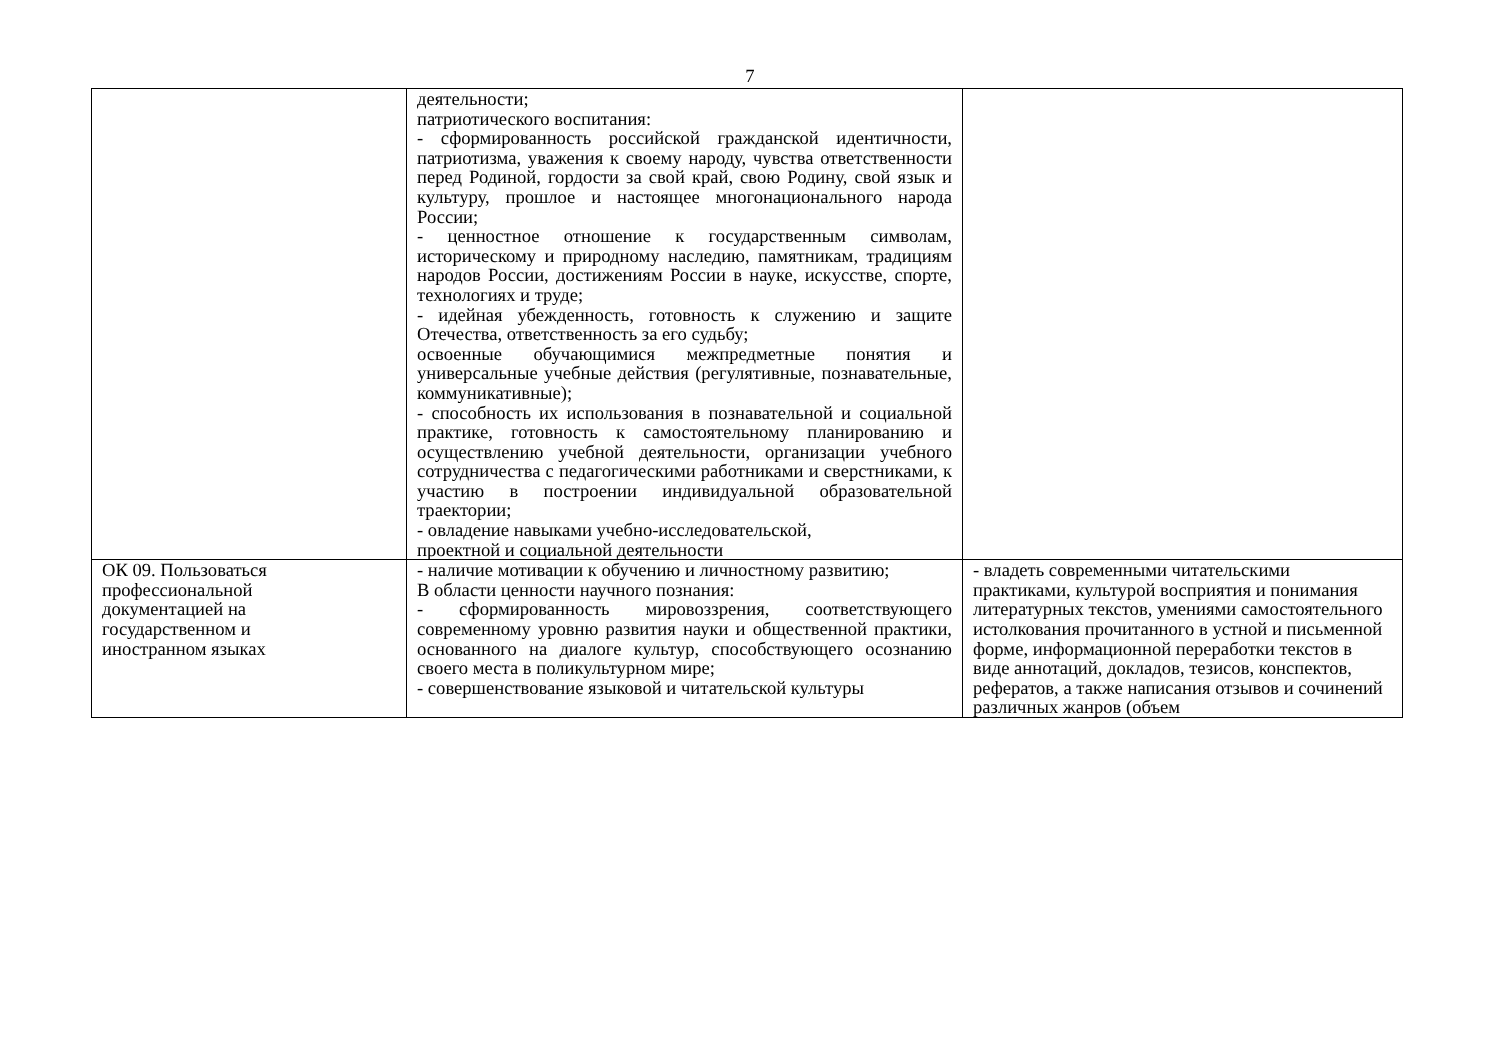7
| | деятельности; патриотического воспитания: - сформированность российской гражданской идентичности, патриотизма, уважения к своему народу, чувства ответственности перед Родиной, гордости за свой край, свою Родину, свой язык и культуру, прошлое и настоящее многонационального народа России; - ценностное отношение к государственным символам, историческому и природному наследию, памятникам, традициям народов России, достижениям России в науке, искусстве, спорте, технологиях и труде; - идейная убежденность, готовность к служению и защите Отечества, ответственность за его судьбу; освоенные обучающимися межпредметные понятия и универсальные учебные действия (регулятивные, познавательные, коммуникативные); - способность их использования в познавательной и социальной практике, готовность к самостоятельному планированию и осуществлению учебной деятельности, организации учебного сотрудничества с педагогическими работниками и сверстниками, к участию в построении индивидуальной образовательной траектории; - овладение навыками учебно-исследовательской, проектной и социальной деятельности | |
| ОК 09. Пользоваться профессиональной документацией на государственном и иностранном языках | - наличие мотивации к обучению и личностному развитию; В области ценности научного познания: - сформированность мировоззрения, соответствующего современному уровню развития науки и общественной практики, основанного на диалоге культур, способствующего осознанию своего места в поликультурном мире; - совершенствование языковой и читательской культуры | - владеть современными читательскими практиками, культурой восприятия и понимания литературных текстов, умениями самостоятельного истолкования прочитанного в устной и письменной форме, информационной переработки текстов в виде аннотаций, докладов, тезисов, конспектов, рефератов, а также написания отзывов и сочинений различных жанров (объем |